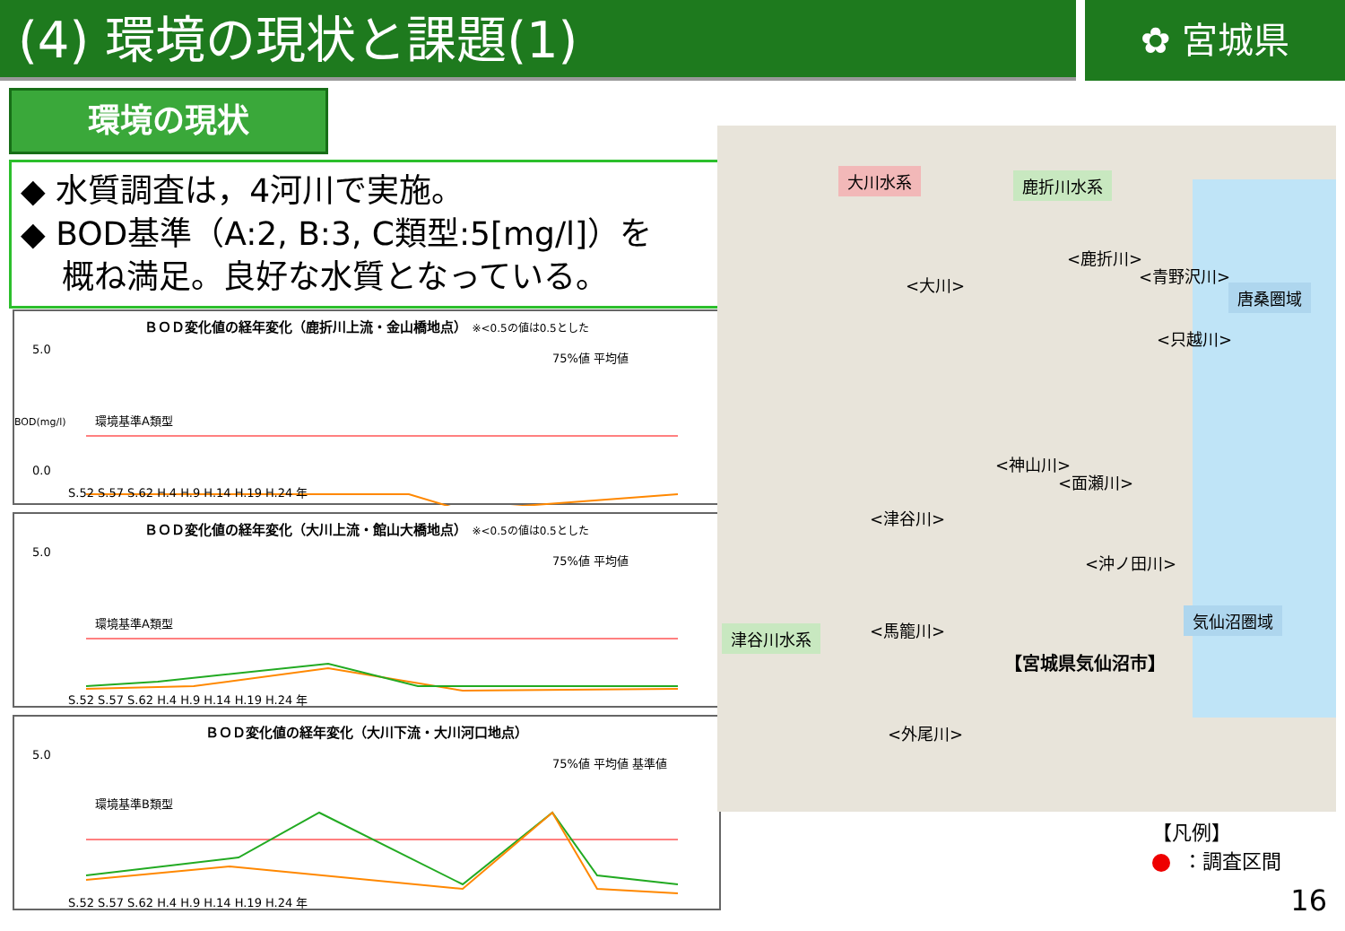(4) 環境の現状と課題(1)
✿ 宮城県
環境の現状
◆ 水質調査は，4河川で実施。
◆ BOD基準（A:2, B:3, C類型:5[mg/l]）を
概ね満足。良好な水質となっている。
ＢＯＤ変化値の経年変化（鹿折川上流・金山橋地点） ※<0.5の値は0.5とした
5.0
0.0
環境基準A類型
75%値 平均値
S.52 S.57 S.62 H.4 H.9 H.14 H.19 H.24 年
BOD(mg/l)
ＢＯＤ変化値の経年変化（大川上流・館山大橋地点） ※<0.5の値は0.5とした
5.0
環境基準A類型
75%値 平均値
S.52 S.57 S.62 H.4 H.9 H.14 H.19 H.24 年
ＢＯＤ変化値の経年変化（大川下流・大川河口地点）
5.0
環境基準B類型
75%値 平均値 基準値
S.52 S.57 S.62 H.4 H.9 H.14 H.19 H.24 年
大川水系 鹿折川水系
唐桑圏域
気仙沼圏域
津谷川水系
<大川>
<鹿折川>
<青野沢川>
<只越川>
<神山川>
<面瀬川>
<津谷川>
<沖ノ田川>
<馬籠川>
<外尾川>
【宮城県気仙沼市】
【凡例】
：調査区間
16